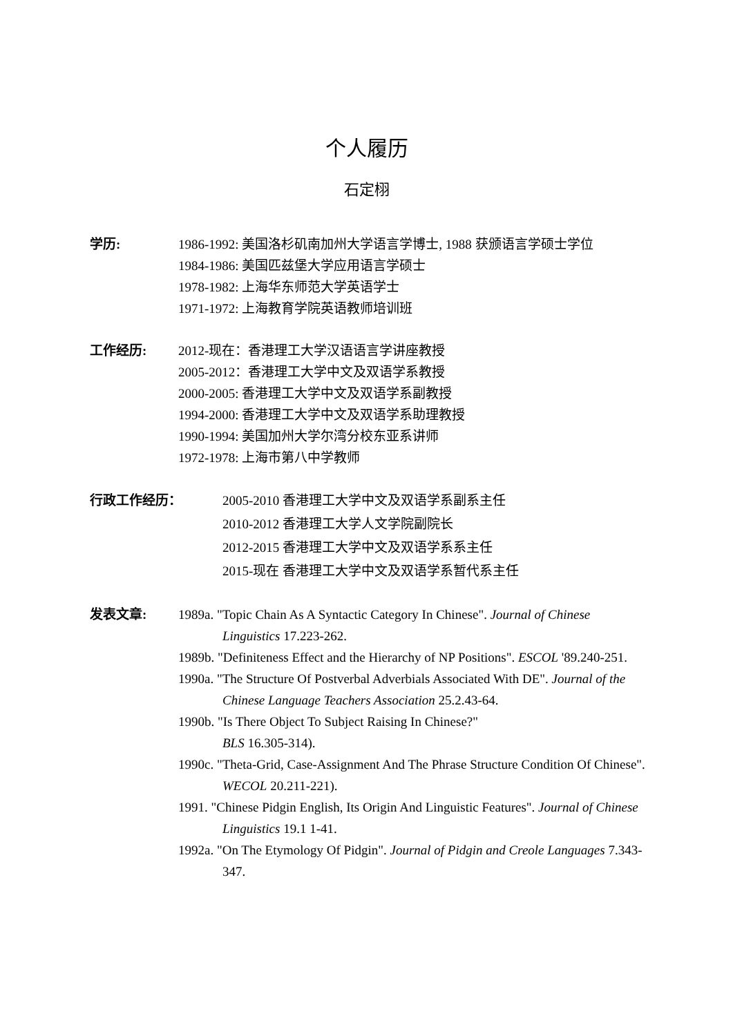个人履历
石定栩
学历: 1986-1992: 美国洛杉矶南加州大学语言学博士, 1988 获颁语言学硕士学位
1984-1986: 美国匹兹堡大学应用语言学硕士
1978-1982: 上海华东师范大学英语学士
1971-1972: 上海教育学院英语教师培训班
工作经历: 2012-现在：香港理工大学汉语语言学讲座教授
2005-2012：香港理工大学中文及双语学系教授
2000-2005: 香港理工大学中文及双语学系副教授
1994-2000: 香港理工大学中文及双语学系助理教授
1990-1994: 美国加州大学尔湾分校东亚系讲师
1972-1978: 上海市第八中学教师
行政工作经历： 2005-2010 香港理工大学中文及双语学系副系主任
2010-2012 香港理工大学人文学院副院长
2012-2015 香港理工大学中文及双语学系系主任
2015-现在 香港理工大学中文及双语学系暂代系主任
发表文章: 1989a. "Topic Chain As A Syntactic Category In Chinese". Journal of Chinese Linguistics 17.223-262.
1989b. "Definiteness Effect and the Hierarchy of NP Positions". ESCOL '89.240-251.
1990a. "The Structure Of Postverbal Adverbials Associated With DE". Journal of the Chinese Language Teachers Association 25.2.43-64.
1990b. "Is There Object To Subject Raising In Chinese?"
BLS 16.305-314).
1990c. "Theta-Grid, Case-Assignment And The Phrase Structure Condition Of Chinese". WECOL 20.211-221).
1991. "Chinese Pidgin English, Its Origin And Linguistic Features". Journal of Chinese Linguistics 19.1 1-41.
1992a. "On The Etymology Of Pidgin". Journal of Pidgin and Creole Languages 7.343-347.